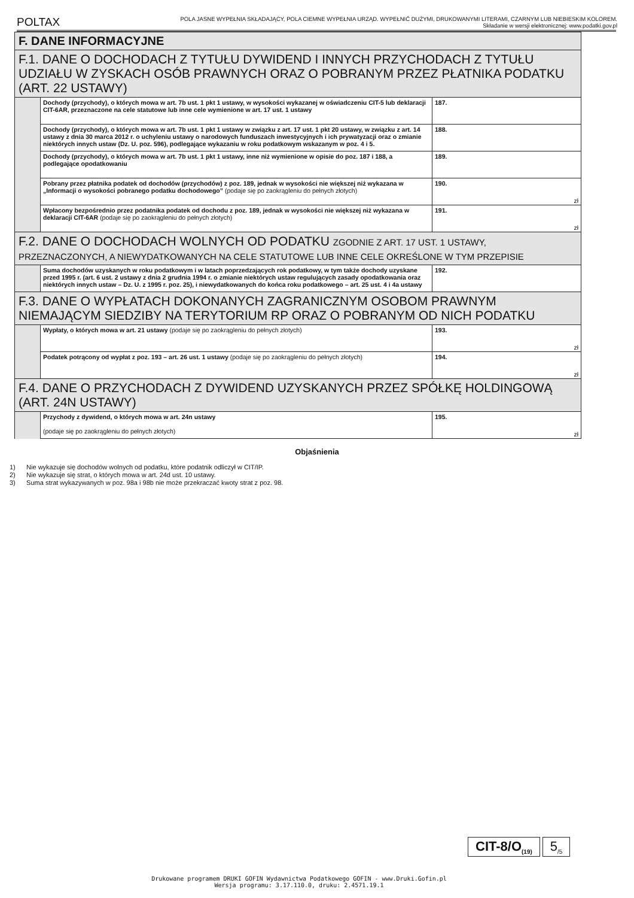POLTAX
POLA JASNE WYPEŁNIA SKŁADAJĄCY, POLA CIEMNE WYPEŁNIA URZĄD. WYPEŁNIĆ DUŻYMI, DRUKOWANYMI LITERAMI, CZARNYM LUB NIEBIESKIM KOLOREM.
Składanie w wersji elektronicznej: www.podatki.gov.pl
| F. DANE INFORMACYJNE | | |
| F.1. DANE O DOCHODACH Z TYTUŁU DYWIDEND I INNYCH PRZYCHODACH Z TYTUŁU UDZIAŁU W ZYSKACH OSÓB PRAWNYCH ORAZ O POBRANYM PRZEZ PŁATNIKA PODATKU (ART. 22 USTAWY) | | |
| | Dochody (przychody), o których mowa w art. 7b ust. 1 pkt 1 ustawy, w wysokości wykazanej w oświadczeniu CIT-5 lub deklaracji CIT-6AR, przeznaczone na cele statutowe lub inne cele wymienione w art. 17 ust. 1 ustawy | 187. |
| | Dochody (przychody), o których mowa w art. 7b ust. 1 pkt 1 ustawy w związku z art. 17 ust. 1 pkt 20 ustawy, w związku z art. 14 ustawy z dnia 30 marca 2012 r. o uchyleniu ustawy o narodowych funduszach inwestycyjnych i ich prywatyzacji oraz o zmianie niektórych innych ustaw (Dz. U. poz. 596), podlegające wykazaniu w roku podatkowym wskazanym w poz. 4 i 5. | 188. |
| | Dochody (przychody), o których mowa w art. 7b ust. 1 pkt 1 ustawy, inne niż wymienione w opisie do poz. 187 i 188, a podlegające opodatkowaniu | 189. |
| | Pobrany przez płatnika podatek od dochodów (przychodów) z poz. 189, jednak w wysokości nie większej niż wykazana w „Informacji o wysokości pobranego podatku dochodowego” (podaje się po zaokrągleniu do pełnych złotych) | 190. zł |
| | Wpłacony bezpośrednio przez podatnika podatek od dochodu z poz. 189, jednak w wysokości nie większej niż wykazana w deklaracji CIT-6AR (podaje się po zaokrągleniu do pełnych złotych) | 191. zł |
| F.2. DANE O DOCHODACH WOLNYCH OD PODATKU ZGODNIE Z ART. 17 UST. 1 USTAWY, PRZEZNACZONYCH, A NIEWYDATKOWANYCH NA CELE STATUTOWE LUB INNE CELE OKREŚLONE W TYM PRZEPISIE | | |
| | Suma dochodów uzyskanych w roku podatkowym i w latach poprzedzających rok podatkowy, w tym także dochody uzyskane przed 1995 r. (art. 6 ust. 2 ustawy z dnia 2 grudnia 1994 r. o zmianie niektórych ustaw regulujących zasady opodatkowania oraz niektórych innych ustaw – Dz. U. z 1995 r. poz. 25), i niewydatkowanych do końca roku podatkowego – art. 25 ust. 4 i 4a ustawy | 192. |
| F.3. DANE O WYPŁATACH DOKONANYCH ZAGRANICZNYM OSOBOM PRAWNYM NIEMAJĄCYM SIEDZIBY NA TERYTORIUM RP ORAZ O POBRANYM OD NICH PODATKU | | |
| | Wypłaty, o których mowa w art. 21 ustawy (podaje się po zaokrągleniu do pełnych złotych) | 193. zł |
| | Podatek potrącony od wypłat z poz. 193 – art. 26 ust. 1 ustawy (podaje się po zaokrągleniu do pełnych złotych) | 194. zł |
| F.4. DANE O PRZYCHODACH Z DYWIDEND UZYSKANYCH PRZEZ SPÓŁKĘ HOLDINGOWĄ (ART. 24N USTAWY) | | |
| | Przychody z dywidend, o których mowa w art. 24n ustawy (podaje się po zaokrągleniu do pełnych złotych) | 195. zł |
Objaśnienia
1) Nie wykazuje się dochodów wolnych od podatku, które podatnik odliczył w CIT/IP.
2) Nie wykazuje się strat, o których mowa w art. 24d ust. 10 ustawy.
3) Suma strat wykazywanych w poz. 98a i 98b nie może przekraczać kwoty strat z poz. 98.
CIT-8/O<sub>(19)</sub>
5<sub>/5</sub>
Drukowane programem DRUKI GOFIN Wydawnictwa Podatkowego GOFIN - www.Druki.Gofin.pl
Wersja programu: 3.17.110.0, druku: 2.4571.19.1